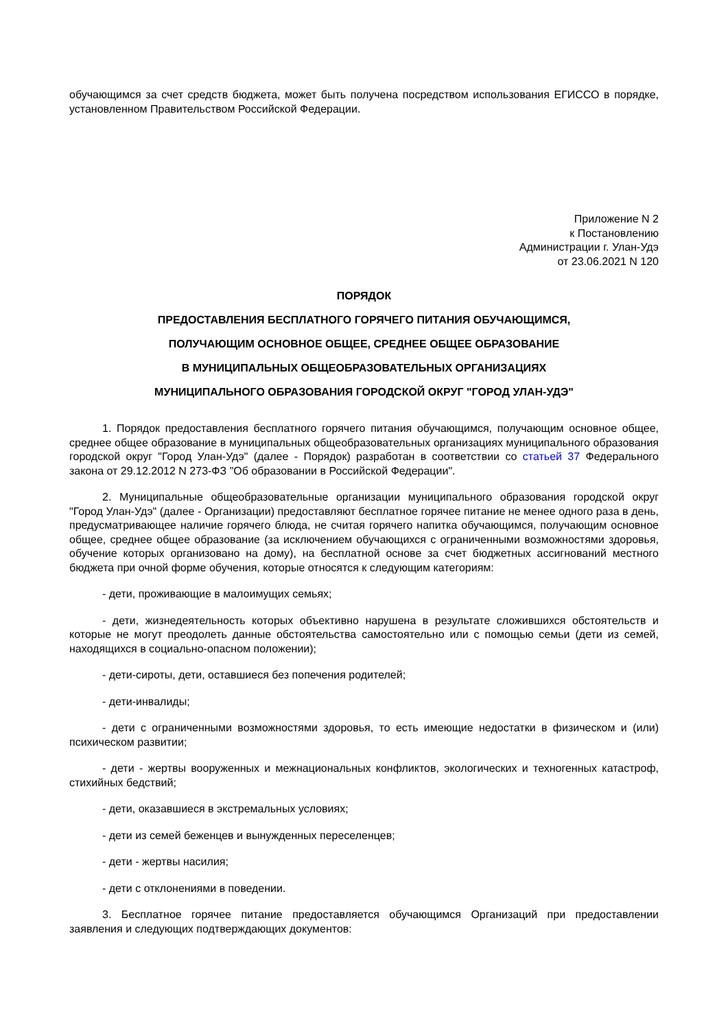обучающимся за счет средств бюджета, может быть получена посредством использования ЕГИССО в порядке, установленном Правительством Российской Федерации.
Приложение N 2
к Постановлению
Администрации г. Улан-Удэ
от 23.06.2021 N 120
ПОРЯДОК
ПРЕДОСТАВЛЕНИЯ БЕСПЛАТНОГО ГОРЯЧЕГО ПИТАНИЯ ОБУЧАЮЩИМСЯ,
ПОЛУЧАЮЩИМ ОСНОВНОЕ ОБЩЕЕ, СРЕДНЕЕ ОБЩЕЕ ОБРАЗОВАНИЕ
В МУНИЦИПАЛЬНЫХ ОБЩЕОБРАЗОВАТЕЛЬНЫХ ОРГАНИЗАЦИЯХ
МУНИЦИПАЛЬНОГО ОБРАЗОВАНИЯ ГОРОДСКОЙ ОКРУГ "ГОРОД УЛАН-УДЭ"
1. Порядок предоставления бесплатного горячего питания обучающимся, получающим основное общее, среднее общее образование в муниципальных общеобразовательных организациях муниципального образования городской округ "Город Улан-Удэ" (далее - Порядок) разработан в соответствии со статьей 37 Федерального закона от 29.12.2012 N 273-ФЗ "Об образовании в Российской Федерации".
2. Муниципальные общеобразовательные организации муниципального образования городской округ "Город Улан-Удэ" (далее - Организации) предоставляют бесплатное горячее питание не менее одного раза в день, предусматривающее наличие горячего блюда, не считая горячего напитка обучающимся, получающим основное общее, среднее общее образование (за исключением обучающихся с ограниченными возможностями здоровья, обучение которых организовано на дому), на бесплатной основе за счет бюджетных ассигнований местного бюджета при очной форме обучения, которые относятся к следующим категориям:
- дети, проживающие в малоимущих семьях;
- дети, жизнедеятельность которых объективно нарушена в результате сложившихся обстоятельств и которые не могут преодолеть данные обстоятельства самостоятельно или с помощью семьи (дети из семей, находящихся в социально-опасном положении);
- дети-сироты, дети, оставшиеся без попечения родителей;
- дети-инвалиды;
- дети с ограниченными возможностями здоровья, то есть имеющие недостатки в физическом и (или) психическом развитии;
- дети - жертвы вооруженных и межнациональных конфликтов, экологических и техногенных катастроф, стихийных бедствий;
- дети, оказавшиеся в экстремальных условиях;
- дети из семей беженцев и вынужденных переселенцев;
- дети - жертвы насилия;
- дети с отклонениями в поведении.
3. Бесплатное горячее питание предоставляется обучающимся Организаций при предоставлении заявления и следующих подтверждающих документов: